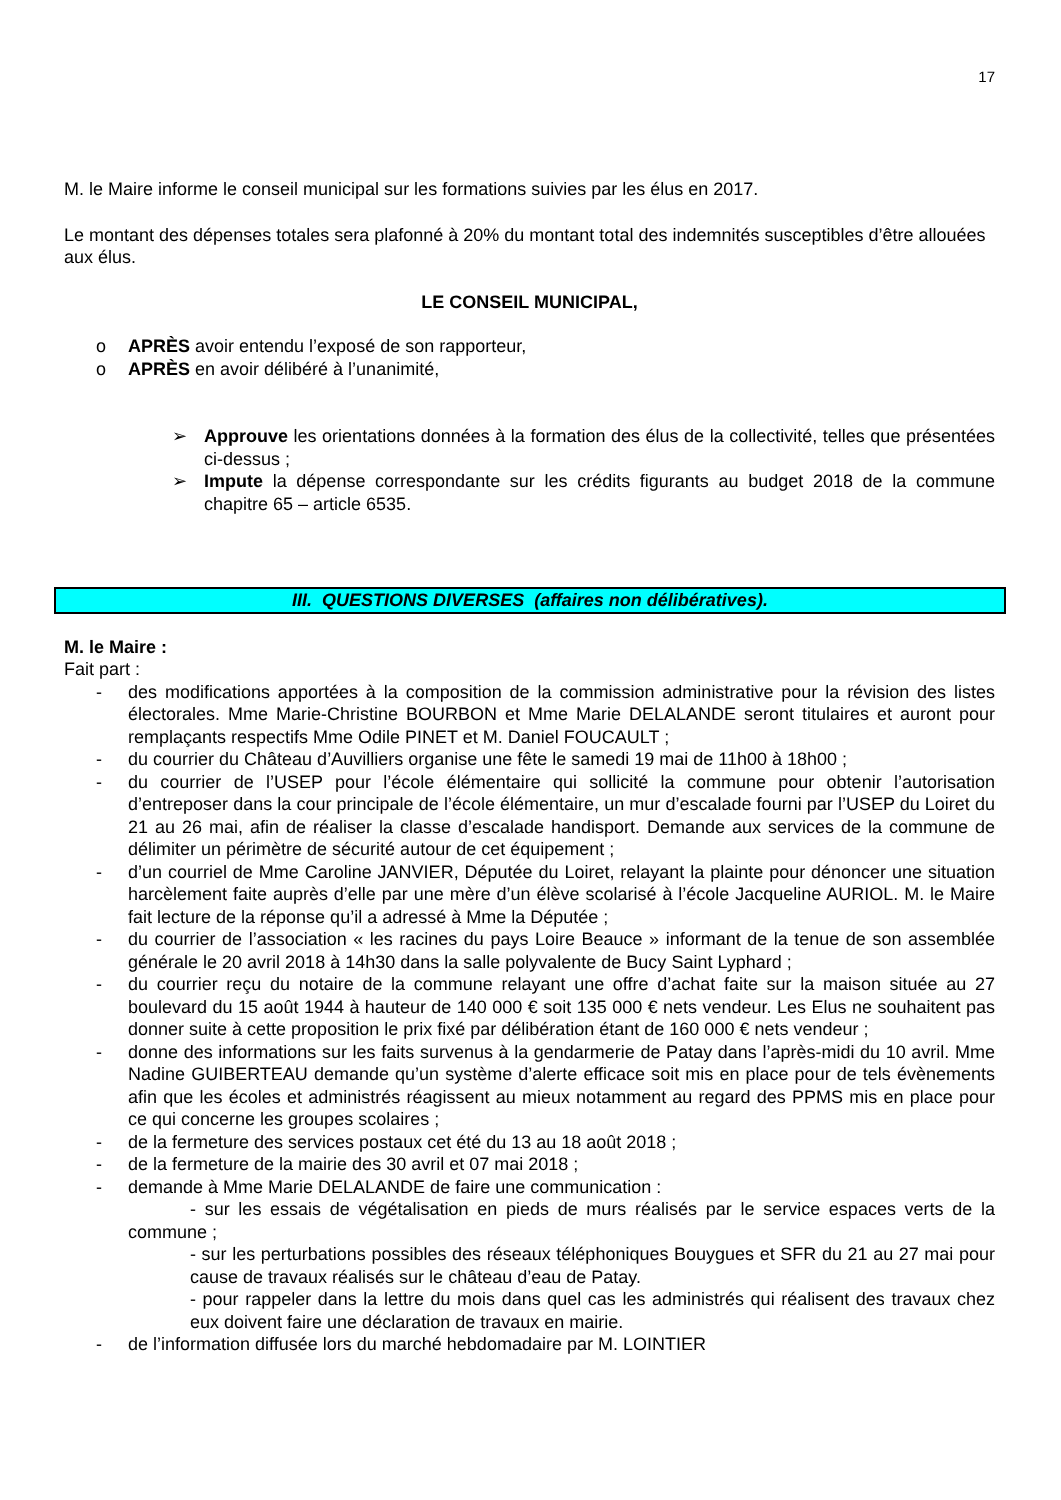17
M. le Maire informe le conseil municipal sur les formations suivies par les élus en 2017.
Le montant des dépenses totales sera plafonné à 20% du montant total des indemnités susceptibles d’être allouées aux élus.
LE CONSEIL MUNICIPAL,
o APRÈS avoir entendu l’exposé de son rapporteur,
o APRÈS en avoir délibéré à l’unanimité,
➢ Approuve les orientations données à la formation des élus de la collectivité, telles que présentées ci-dessus ;
➢ Impute la dépense correspondante sur les crédits figurants au budget 2018 de la commune chapitre 65 – article 6535.
III. QUESTIONS DIVERSES (affaires non délibératives).
M. le Maire :
Fait part :
- des modifications apportées à la composition de la commission administrative pour la révision des listes électorales. Mme Marie-Christine BOURBON et Mme Marie DELALANDE seront titulaires et auront pour remplaçants respectifs Mme Odile PINET et M. Daniel FOUCAULT ;
- du courrier du Château d’Auvilliers organise une fête le samedi 19 mai de 11h00 à 18h00 ;
- du courrier de l’USEP pour l’école élémentaire qui sollicité la commune pour obtenir l’autorisation d’entreposer dans la cour principale de l’école élémentaire, un mur d’escalade fourni par l’USEP du Loiret du 21 au 26 mai, afin de réaliser la classe d’escalade handisport. Demande aux services de la commune de délimiter un périmètre de sécurité autour de cet équipement ;
- d’un courriel de Mme Caroline JANVIER, Députée du Loiret, relayant la plainte pour dénoncer une situation harcèlement faite auprès d’elle par une mère d’un élève scolarisé à l’école Jacqueline AURIOL. M. le Maire fait lecture de la réponse qu’il a adressé à Mme la Députée ;
- du courrier de l’association « les racines du pays Loire Beauce » informant de la tenue de son assemblée générale le 20 avril 2018 à 14h30 dans la salle polyvalente de Bucy Saint Lyphard ;
- du courrier reçu du notaire de la commune relayant une offre d’achat faite sur la maison située au 27 boulevard du 15 août 1944 à hauteur de 140 000 € soit 135 000 € nets vendeur. Les Elus ne souhaitent pas donner suite à cette proposition le prix fixé par délibération étant de 160 000 € nets vendeur ;
- donne des informations sur les faits survenus à la gendarmerie de Patay dans l’après-midi du 10 avril. Mme Nadine GUIBERTEAU demande qu’un système d’alerte efficace soit mis en place pour de tels évènements afin que les écoles et administrés réagissent au mieux notamment au regard des PPMS mis en place pour ce qui concerne les groupes scolaires ;
- de la fermeture des services postaux cet été du 13 au 18 août 2018 ;
- de la fermeture de la mairie des 30 avril et 07 mai 2018 ;
- demande à Mme Marie DELALANDE de faire une communication :
- sur les essais de végétalisation en pieds de murs réalisés par le service espaces verts de la commune ;
- sur les perturbations possibles des réseaux téléphoniques Bouygues et SFR du 21 au 27 mai pour cause de travaux réalisés sur le château d’eau de Patay.
- pour rappeler dans la lettre du mois dans quel cas les administrés qui réalisent des travaux chez eux doivent faire une déclaration de travaux en mairie.
- de l’information diffusée lors du marché hebdomadaire par M. LOINTIER